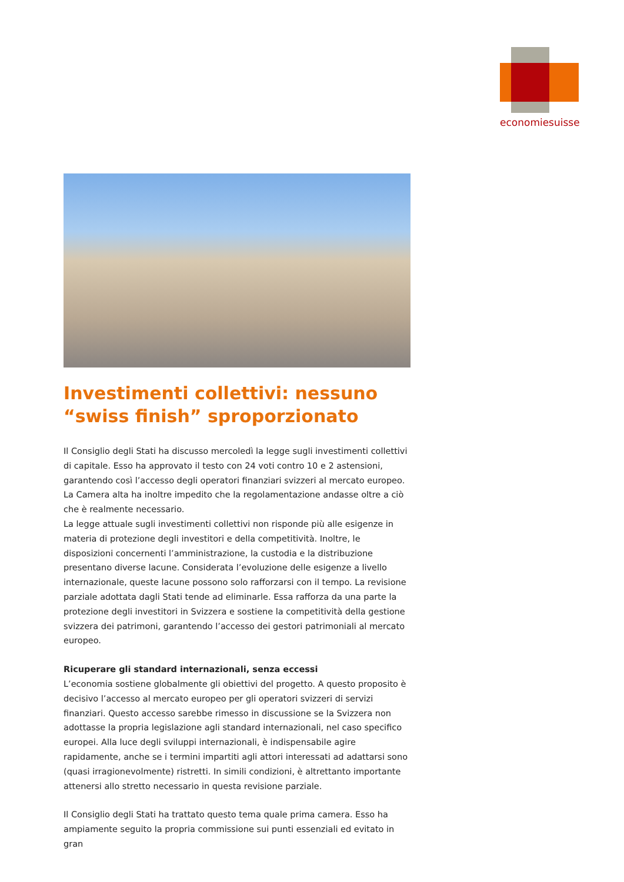economiesuisse
Investimenti collettivi: nessuno “swiss finish” sproporzionato
Il Consiglio degli Stati ha discusso mercoledì la legge sugli investimenti collettivi di capitale. Esso ha approvato il testo con 24 voti contro 10 e 2 astensioni, garantendo così l’accesso degli operatori finanziari svizzeri al mercato europeo. La Camera alta ha inoltre impedito che la regolamentazione andasse oltre a ciò che è realmente necessario.
La legge attuale sugli investimenti collettivi non risponde più alle esigenze in materia di protezione degli investitori e della competitività. Inoltre, le disposizioni concernenti l’amministrazione, la custodia e la distribuzione presentano diverse lacune. Considerata l’evoluzione delle esigenze a livello internazionale, queste lacune possono solo rafforzarsi con il tempo. La revisione parziale adottata dagli Stati tende ad eliminarle. Essa rafforza da una parte la protezione degli investitori in Svizzera e sostiene la competitività della gestione svizzera dei patrimoni, garantendo l’accesso dei gestori patrimoniali al mercato europeo.
Ricuperare gli standard internazionali, senza eccessi
L’economia sostiene globalmente gli obiettivi del progetto. A questo proposito è decisivo l’accesso al mercato europeo per gli operatori svizzeri di servizi finanziari. Questo accesso sarebbe rimesso in discussione se la Svizzera non adottasse la propria legislazione agli standard internazionali, nel caso specifico europei. Alla luce degli sviluppi internazionali, è indispensabile agire rapidamente, anche se i termini impartiti agli attori interessati ad adattarsi sono (quasi irragionevolmente) ristretti. In simili condizioni, è altrettanto importante attenersi allo stretto necessario in questa revisione parziale.
Il Consiglio degli Stati ha trattato questo tema quale prima camera. Esso ha ampiamente seguito la propria commissione sui punti essenziali ed evitato in gran